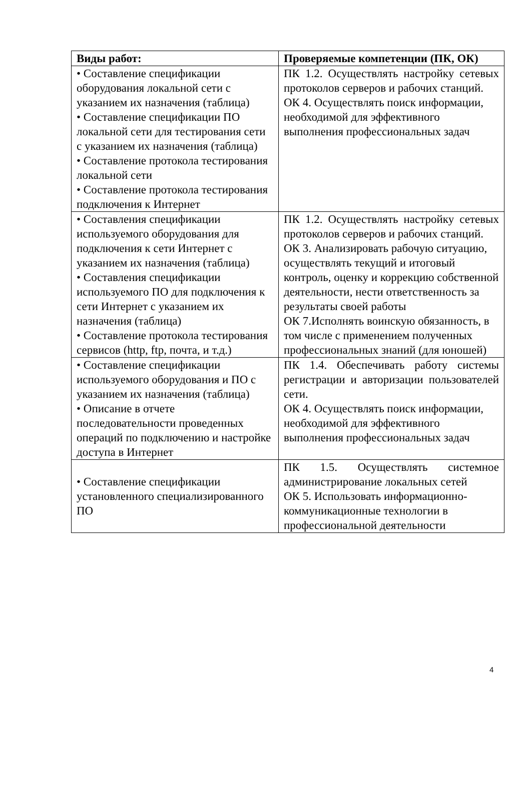| Виды работ: | Проверяемые компетенции (ПК, ОК) |
| --- | --- |
| • Составление спецификации оборудования локальной сети с указанием их назначения (таблица) • Составление спецификации ПО локальной сети для тестирования сети с указанием их назначения (таблица) • Составление протокола тестирования локальной сети • Составление протокола тестирования подключения к Интернет | ПК 1.2. Осуществлять настройку сетевых протоколов серверов и рабочих станций. ОК 4. Осуществлять поиск информации, необходимой для эффективного выполнения профессиональных задач |
| • Составления спецификации используемого оборудования для подключения к сети Интернет с указанием их назначения (таблица) • Составления спецификации используемого ПО для подключения к сети Интернет с указанием их назначения (таблица) • Составление протокола тестирования сервисов (http, ftp, почта, и т.д.) | ПК 1.2. Осуществлять настройку сетевых протоколов серверов и рабочих станций. ОК 3. Анализировать рабочую ситуацию, осуществлять текущий и итоговый контроль, оценку и коррекцию собственной деятельности, нести ответственность за результаты своей работы ОК 7.Исполнять воинскую обязанность, в том числе с применением полученных профессиональных знаний (для юношей) |
| • Составление спецификации используемого оборудования и ПО с указанием их назначения (таблица) • Описание в отчете последовательности проведенных операций по подключению и настройке доступа в Интернет | ПК 1.4. Обеспечивать работу системы регистрации и авторизации пользователей сети. ОК 4. Осуществлять поиск информации, необходимой для эффективного выполнения профессиональных задач |
| • Составление спецификации установленного специализированного ПО | ПК 1.5. Осуществлять системное администрирование локальных сетей ОК 5. Использовать информационно-коммуникационные технологии в профессиональной деятельности |
4